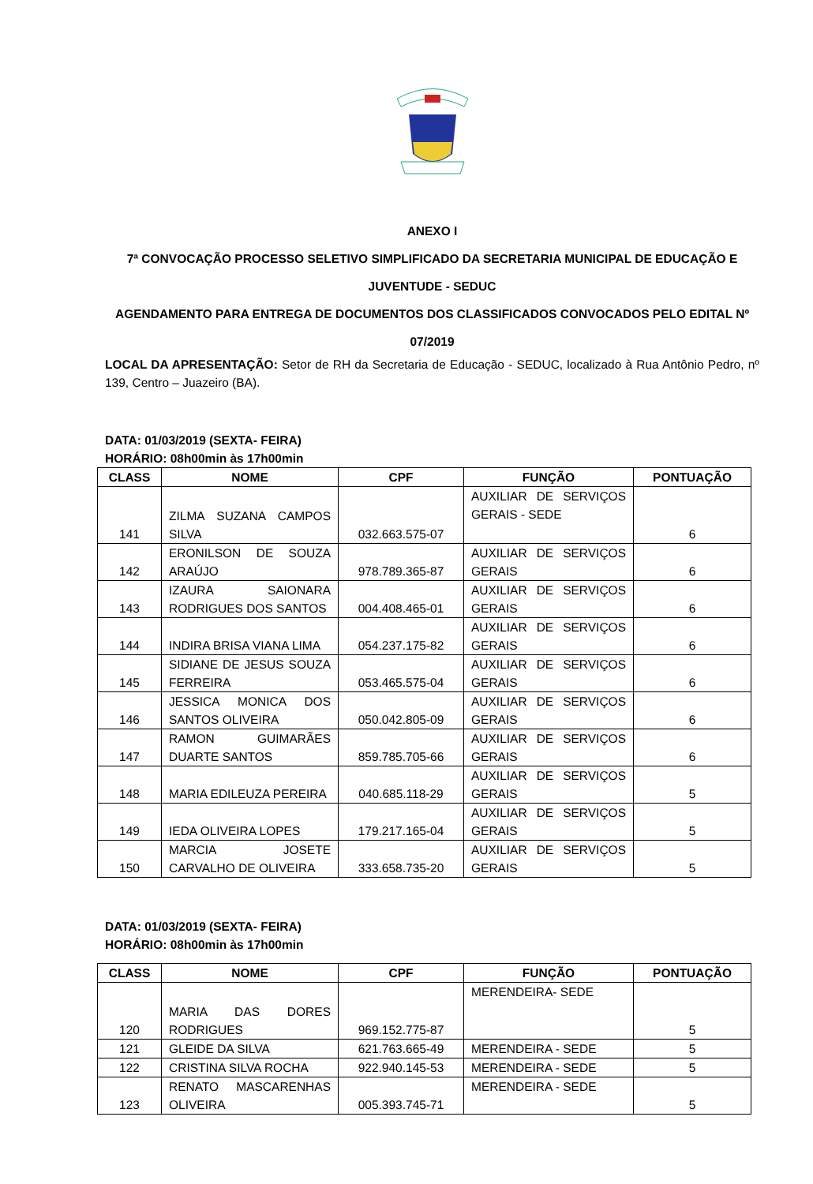ANEXO I
7ª CONVOCAÇÃO PROCESSO SELETIVO SIMPLIFICADO DA SECRETARIA MUNICIPAL DE EDUCAÇÃO E JUVENTUDE - SEDUC
AGENDAMENTO PARA ENTREGA DE DOCUMENTOS DOS CLASSIFICADOS CONVOCADOS PELO EDITAL Nº 07/2019
LOCAL DA APRESENTAÇÃO: Setor de RH da Secretaria de Educação - SEDUC, localizado à Rua Antônio Pedro, nº 139, Centro – Juazeiro (BA).
DATA: 01/03/2019 (SEXTA- FEIRA)
HORÁRIO: 08h00min às 17h00min
| CLASS | NOME | CPF | FUNÇÃO | PONTUAÇÃO |
| --- | --- | --- | --- | --- |
| 141 | ZILMA SUZANA CAMPOS SILVA | 032.663.575-07 | AUXILIAR DE SERVIÇOS GERAIS - SEDE | 6 |
| 142 | ERONILSON DE SOUZA ARAÚJO | 978.789.365-87 | AUXILIAR DE SERVIÇOS GERAIS | 6 |
| 143 | IZAURA SAIONARA RODRIGUES DOS SANTOS | 004.408.465-01 | AUXILIAR DE SERVIÇOS GERAIS | 6 |
| 144 | INDIRA BRISA VIANA LIMA | 054.237.175-82 | AUXILIAR DE SERVIÇOS GERAIS | 6 |
| 145 | SIDIANE DE JESUS SOUZA FERREIRA | 053.465.575-04 | AUXILIAR DE SERVIÇOS GERAIS | 6 |
| 146 | JESSICA MONICA DOS SANTOS OLIVEIRA | 050.042.805-09 | AUXILIAR DE SERVIÇOS GERAIS | 6 |
| 147 | RAMON GUIMARÃES DUARTE SANTOS | 859.785.705-66 | AUXILIAR DE SERVIÇOS GERAIS | 6 |
| 148 | MARIA EDILEUZA PEREIRA | 040.685.118-29 | AUXILIAR DE SERVIÇOS GERAIS | 5 |
| 149 | IEDA OLIVEIRA LOPES | 179.217.165-04 | AUXILIAR DE SERVIÇOS GERAIS | 5 |
| 150 | MARCIA JOSETE CARVALHO DE OLIVEIRA | 333.658.735-20 | AUXILIAR DE SERVIÇOS GERAIS | 5 |
DATA: 01/03/2019 (SEXTA- FEIRA)
HORÁRIO: 08h00min às 17h00min
| CLASS | NOME | CPF | FUNÇÃO | PONTUAÇÃO |
| --- | --- | --- | --- | --- |
| 120 | MARIA DAS DORES RODRIGUES | 969.152.775-87 | MERENDEIRA- SEDE | 5 |
| 121 | GLEIDE DA SILVA | 621.763.665-49 | MERENDEIRA - SEDE | 5 |
| 122 | CRISTINA SILVA ROCHA | 922.940.145-53 | MERENDEIRA - SEDE | 5 |
| 123 | RENATO MASCARENHAS OLIVEIRA | 005.393.745-71 | MERENDEIRA - SEDE | 5 |